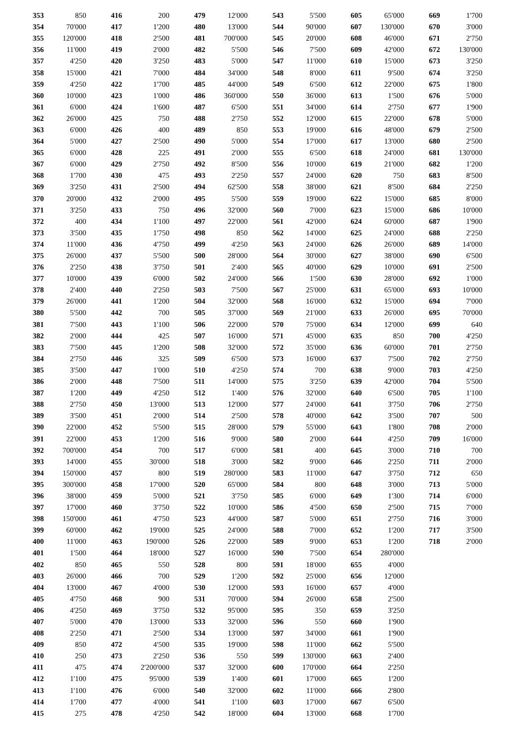| 353 | 850 |
| 354 | 70'000 |
| 355 | 120'000 |
| 356 | 11'000 |
| 357 | 4'250 |
| 358 | 15'000 |
| 359 | 4'250 |
| 360 | 10'000 |
| 361 | 6'000 |
| 362 | 26'000 |
| 363 | 6'000 |
| 364 | 5'000 |
| 365 | 6'000 |
| 367 | 6'000 |
| 368 | 1'700 |
| 369 | 3'250 |
| 370 | 20'000 |
| 371 | 3'250 |
| 372 | 400 |
| 373 | 3'500 |
| 374 | 11'000 |
| 375 | 26'000 |
| 376 | 2'250 |
| 377 | 10'000 |
| 378 | 2'400 |
| 379 | 26'000 |
| 380 | 5'500 |
| 381 | 7'500 |
| 382 | 2'000 |
| 383 | 7'500 |
| 384 | 2'750 |
| 385 | 3'500 |
| 386 | 2'000 |
| 387 | 1'200 |
| 388 | 2'750 |
| 389 | 3'500 |
| 390 | 22'000 |
| 391 | 22'000 |
| 392 | 700'000 |
| 393 | 14'000 |
| 394 | 150'000 |
| 395 | 300'000 |
| 396 | 38'000 |
| 397 | 17'000 |
| 398 | 150'000 |
| 399 | 60'000 |
| 400 | 11'000 |
| 401 | 1'500 |
| 402 | 850 |
| 403 | 26'000 |
| 404 | 13'000 |
| 405 | 4'750 |
| 406 | 4'250 |
| 407 | 5'000 |
| 408 | 2'250 |
| 409 | 850 |
| 410 | 250 |
| 411 | 475 |
| 412 | 1'100 |
| 413 | 1'100 |
| 414 | 1'700 |
| 415 | 275 |
| 416 | 200 |
| 417 | 1'200 |
| 418 | 2'500 |
| 419 | 2'000 |
| 420 | 3'250 |
| 421 | 7'000 |
| 422 | 1'700 |
| 423 | 1'000 |
| 424 | 1'600 |
| 425 | 750 |
| 426 | 400 |
| 427 | 2'500 |
| 428 | 225 |
| 429 | 2'750 |
| 430 | 475 |
| 431 | 2'500 |
| 432 | 2'000 |
| 433 | 750 |
| 434 | 1'100 |
| 435 | 1'750 |
| 436 | 4'750 |
| 437 | 5'500 |
| 438 | 3'750 |
| 439 | 6'000 |
| 440 | 2'250 |
| 441 | 1'200 |
| 442 | 700 |
| 443 | 1'100 |
| 444 | 425 |
| 445 | 1'200 |
| 446 | 325 |
| 447 | 1'000 |
| 448 | 7'500 |
| 449 | 4'250 |
| 450 | 13'000 |
| 451 | 2'000 |
| 452 | 5'500 |
| 453 | 1'200 |
| 454 | 700 |
| 455 | 30'000 |
| 457 | 800 |
| 458 | 17'000 |
| 459 | 5'000 |
| 460 | 3'750 |
| 461 | 4'750 |
| 462 | 19'000 |
| 463 | 190'000 |
| 464 | 18'000 |
| 465 | 550 |
| 466 | 700 |
| 467 | 4'000 |
| 468 | 900 |
| 469 | 3'750 |
| 470 | 13'000 |
| 471 | 2'500 |
| 472 | 4'500 |
| 473 | 2'250 |
| 474 | 2'200'000 |
| 475 | 95'000 |
| 476 | 6'000 |
| 477 | 4'000 |
| 478 | 4'250 |
| 479 | 12'000 |
| 480 | 13'000 |
| 481 | 700'000 |
| 482 | 5'500 |
| 483 | 5'000 |
| 484 | 34'000 |
| 485 | 44'000 |
| 486 | 360'000 |
| 487 | 6'500 |
| 488 | 2'750 |
| 489 | 850 |
| 490 | 5'000 |
| 491 | 2'000 |
| 492 | 8'500 |
| 493 | 2'250 |
| 494 | 62'500 |
| 495 | 5'500 |
| 496 | 32'000 |
| 497 | 22'000 |
| 498 | 850 |
| 499 | 4'250 |
| 500 | 28'000 |
| 501 | 2'400 |
| 502 | 24'000 |
| 503 | 7'500 |
| 504 | 32'000 |
| 505 | 37'000 |
| 506 | 22'000 |
| 507 | 16'000 |
| 508 | 32'000 |
| 509 | 6'500 |
| 510 | 4'250 |
| 511 | 14'000 |
| 512 | 1'400 |
| 513 | 12'000 |
| 514 | 2'500 |
| 515 | 28'000 |
| 516 | 9'000 |
| 517 | 6'000 |
| 518 | 3'000 |
| 519 | 280'000 |
| 520 | 65'000 |
| 521 | 3'750 |
| 522 | 10'000 |
| 523 | 44'000 |
| 525 | 24'000 |
| 526 | 22'000 |
| 527 | 16'000 |
| 528 | 800 |
| 529 | 1'200 |
| 530 | 12'000 |
| 531 | 70'000 |
| 532 | 95'000 |
| 533 | 32'000 |
| 534 | 13'000 |
| 535 | 19'000 |
| 536 | 550 |
| 537 | 32'000 |
| 539 | 1'400 |
| 540 | 32'000 |
| 541 | 1'100 |
| 542 | 18'000 |
| 543 | 5'500 |
| 544 | 90'000 |
| 545 | 20'000 |
| 546 | 7'500 |
| 547 | 11'000 |
| 548 | 8'000 |
| 549 | 6'500 |
| 550 | 36'000 |
| 551 | 34'000 |
| 552 | 12'000 |
| 553 | 19'000 |
| 554 | 17'000 |
| 555 | 6'500 |
| 556 | 10'000 |
| 557 | 24'000 |
| 558 | 38'000 |
| 559 | 19'000 |
| 560 | 7'000 |
| 561 | 42'000 |
| 562 | 14'000 |
| 563 | 24'000 |
| 564 | 30'000 |
| 565 | 40'000 |
| 566 | 1'500 |
| 567 | 25'000 |
| 568 | 16'000 |
| 569 | 21'000 |
| 570 | 75'000 |
| 571 | 45'000 |
| 572 | 35'000 |
| 573 | 16'000 |
| 574 | 700 |
| 575 | 3'250 |
| 576 | 32'000 |
| 577 | 24'000 |
| 578 | 40'000 |
| 579 | 55'000 |
| 580 | 2'000 |
| 581 | 400 |
| 582 | 9'000 |
| 583 | 11'000 |
| 584 | 800 |
| 585 | 6'000 |
| 586 | 4'500 |
| 587 | 5'000 |
| 588 | 7'000 |
| 589 | 9'000 |
| 590 | 7'500 |
| 591 | 18'000 |
| 592 | 25'000 |
| 593 | 16'000 |
| 594 | 26'000 |
| 595 | 350 |
| 596 | 550 |
| 597 | 34'000 |
| 598 | 11'000 |
| 599 | 130'000 |
| 600 | 170'000 |
| 601 | 17'000 |
| 602 | 11'000 |
| 603 | 17'000 |
| 604 | 13'000 |
| 605 | 65'000 |
| 607 | 130'000 |
| 608 | 46'000 |
| 609 | 42'000 |
| 610 | 15'000 |
| 611 | 9'500 |
| 612 | 22'000 |
| 613 | 1'500 |
| 614 | 2'750 |
| 615 | 22'000 |
| 616 | 48'000 |
| 617 | 13'000 |
| 618 | 24'000 |
| 619 | 21'000 |
| 620 | 750 |
| 621 | 8'500 |
| 622 | 15'000 |
| 623 | 15'000 |
| 624 | 60'000 |
| 625 | 24'000 |
| 626 | 26'000 |
| 627 | 38'000 |
| 629 | 10'000 |
| 630 | 28'000 |
| 631 | 65'000 |
| 632 | 15'000 |
| 633 | 26'000 |
| 634 | 12'000 |
| 635 | 850 |
| 636 | 60'000 |
| 637 | 7'500 |
| 638 | 9'000 |
| 639 | 42'000 |
| 640 | 6'500 |
| 641 | 3'750 |
| 642 | 3'500 |
| 643 | 1'800 |
| 644 | 4'250 |
| 645 | 3'000 |
| 646 | 2'250 |
| 647 | 3'750 |
| 648 | 3'000 |
| 649 | 1'300 |
| 650 | 2'500 |
| 651 | 2'750 |
| 652 | 1'200 |
| 653 | 1'200 |
| 654 | 280'000 |
| 655 | 4'000 |
| 656 | 12'000 |
| 657 | 4'000 |
| 658 | 2'500 |
| 659 | 3'250 |
| 660 | 1'900 |
| 661 | 1'900 |
| 662 | 5'500 |
| 663 | 2'400 |
| 664 | 2'250 |
| 665 | 1'200 |
| 666 | 2'800 |
| 667 | 6'500 |
| 668 | 1'700 |
| 669 | 1'700 |
| 670 | 3'000 |
| 671 | 2'750 |
| 672 | 130'000 |
| 673 | 3'250 |
| 674 | 3'250 |
| 675 | 1'800 |
| 676 | 5'000 |
| 677 | 1'900 |
| 678 | 5'000 |
| 679 | 2'500 |
| 680 | 2'500 |
| 681 | 130'000 |
| 682 | 1'200 |
| 683 | 8'500 |
| 684 | 2'250 |
| 685 | 8'000 |
| 686 | 10'000 |
| 687 | 1'900 |
| 688 | 2'250 |
| 689 | 14'000 |
| 690 | 6'500 |
| 691 | 2'500 |
| 692 | 1'000 |
| 693 | 10'000 |
| 694 | 7'000 |
| 695 | 70'000 |
| 699 | 640 |
| 700 | 4'250 |
| 701 | 2'750 |
| 702 | 2'750 |
| 703 | 4'250 |
| 704 | 5'500 |
| 705 | 1'100 |
| 706 | 2'750 |
| 707 | 500 |
| 708 | 2'000 |
| 709 | 16'000 |
| 710 | 700 |
| 711 | 2'000 |
| 712 | 650 |
| 713 | 5'000 |
| 714 | 6'000 |
| 715 | 7'000 |
| 716 | 3'000 |
| 717 | 3'500 |
| 718 | 2'000 |